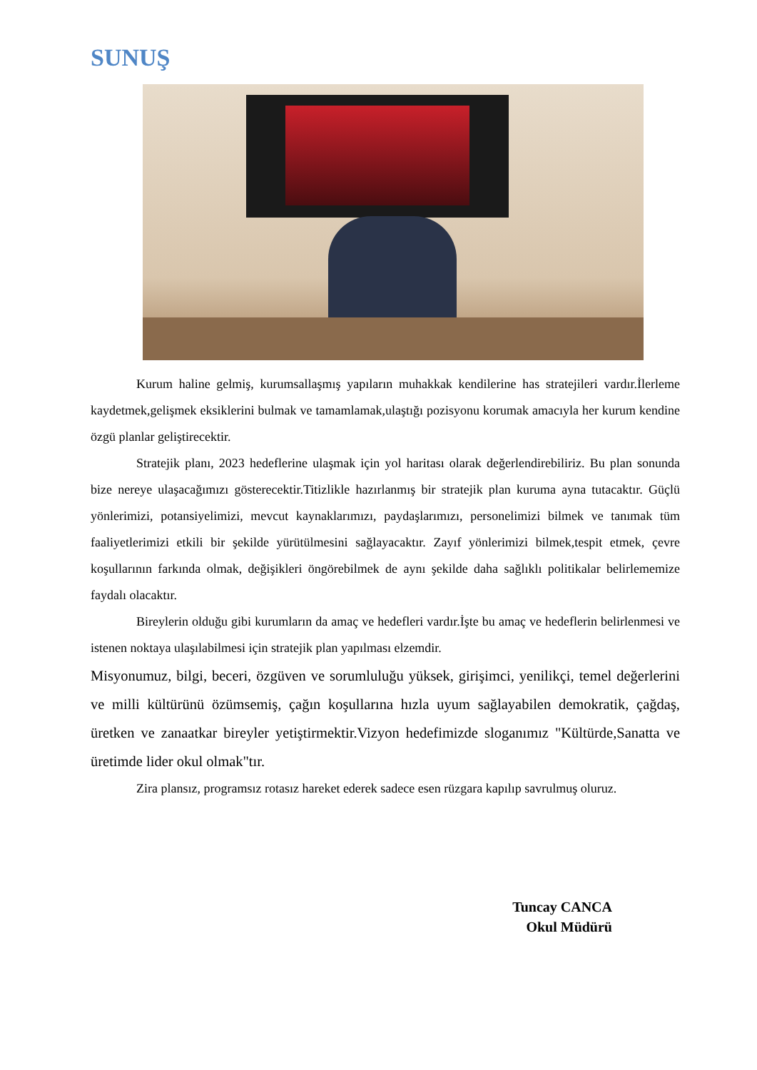SUNUŞ
Kurum haline gelmiş, kurumsallaşmış yapıların muhakkak kendilerine has stratejileri vardır.İlerleme kaydetmek,gelişmek eksiklerini bulmak ve tamamlamak,ulaştığı pozisyonu korumak amacıyla her kurum kendine özgü planlar geliştirecektir.
Stratejik planı, 2023 hedeflerine ulaşmak için yol haritası olarak değerlendirebiliriz. Bu plan sonunda bize nereye ulaşacağımızı gösterecektir.Titizlikle hazırlanmış bir stratejik plan kuruma ayna tutacaktır. Güçlü yönlerimizi, potansiyelimizi, mevcut kaynaklarımızı, paydaşlarımızı, personelimizi bilmek ve tanımak tüm faaliyetlerimizi etkili bir şekilde yürütülmesini sağlayacaktır. Zayıf yönlerimizi bilmek,tespit etmek, çevre koşullarının farkında olmak, değişikleri öngörebilmek de aynı şekilde daha sağlıklı politikalar belirlememize faydalı olacaktır.
Bireylerin olduğu gibi kurumların da amaç ve hedefleri vardır.İşte bu amaç ve hedeflerin belirlenmesi ve istenen noktaya ulaşılabilmesi için stratejik plan yapılması elzemdir.
Misyonumuz, bilgi, beceri, özgüven ve sorumluluğu yüksek, girişimci, yenilikçi, temel değerlerini ve milli kültürünü özümsemiş, çağın koşullarına hızla uyum sağlayabilen demokratik, çağdaş, üretken ve zanaatkar bireyler yetiştirmektir.Vizyon hedefimizde sloganımız "Kültürde,Sanatta ve üretimde lider okul olmak"tır.
Zira plansız, programsız rotasız hareket ederek sadece esen rüzgara kapılıp savrulmuş oluruz.
Tuncay CANCA
Okul Müdürü